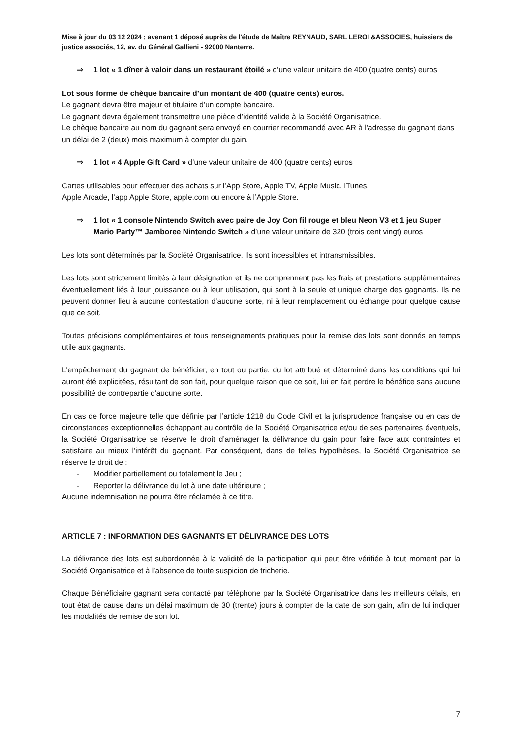Mise à jour du 03 12 2024 ; avenant 1 déposé auprès de l'étude de Maître REYNAUD, SARL LEROI &ASSOCIES, huissiers de justice associés, 12, av. du Général Gallieni - 92000 Nanterre.
⇒ 1 lot « 1 dîner à valoir dans un restaurant étoilé » d’une valeur unitaire de 400 (quatre cents) euros
Lot sous forme de chèque bancaire d’un montant de 400 (quatre cents) euros.
Le gagnant devra être majeur et titulaire d’un compte bancaire.
Le gagnant devra également transmettre une pièce d’identité valide à la Société Organisatrice.
Le chèque bancaire au nom du gagnant sera envoyé en courrier recommandé avec AR à l’adresse du gagnant dans un délai de 2 (deux) mois maximum à compter du gain.
⇒ 1 lot « 4 Apple Gift Card » d’une valeur unitaire de 400 (quatre cents) euros
Cartes utilisables pour effectuer des achats sur l’App Store, Apple TV, Apple Music, iTunes,
Apple Arcade, l’app Apple Store, apple.com ou encore à l’Apple Store.
⇒ 1 lot « 1 console Nintendo Switch avec paire de Joy Con fil rouge et bleu Neon V3 et 1 jeu Super Mario Party™ Jamboree Nintendo Switch » d’une valeur unitaire de 320 (trois cent vingt) euros
Les lots sont déterminés par la Société Organisatrice. Ils sont incessibles et intransmissibles.
Les lots sont strictement limités à leur désignation et ils ne comprennent pas les frais et prestations supplémentaires éventuellement liés à leur jouissance ou à leur utilisation, qui sont à la seule et unique charge des gagnants. Ils ne peuvent donner lieu à aucune contestation d’aucune sorte, ni à leur remplacement ou échange pour quelque cause que ce soit.
Toutes précisions complémentaires et tous renseignements pratiques pour la remise des lots sont donnés en temps utile aux gagnants.
L'empêchement du gagnant de bénéficier, en tout ou partie, du lot attribué et déterminé dans les conditions qui lui auront été explicitées, résultant de son fait, pour quelque raison que ce soit, lui en fait perdre le bénéfice sans aucune possibilité de contrepartie d'aucune sorte.
En cas de force majeure telle que définie par l’article 1218 du Code Civil et la jurisprudence française ou en cas de circonstances exceptionnelles échappant au contrôle de la Société Organisatrice et/ou de ses partenaires éventuels, la Société Organisatrice se réserve le droit d’aménager la délivrance du gain pour faire face aux contraintes et satisfaire au mieux l’intérêt du gagnant. Par conséquent, dans de telles hypothèses, la Société Organisatrice se réserve le droit de :
- Modifier partiellement ou totalement le Jeu ;
- Reporter la délivrance du lot à une date ultérieure ;
Aucune indemnisation ne pourra être réclamée à ce titre.
ARTICLE 7 : INFORMATION DES GAGNANTS ET DÉLIVRANCE DES LOTS
La délivrance des lots est subordonnée à la validité de la participation qui peut être vérifiée à tout moment par la Société Organisatrice et à l’absence de toute suspicion de tricherie.
Chaque Bénéficiaire gagnant sera contacté par téléphone par la Société Organisatrice dans les meilleurs délais, en tout état de cause dans un délai maximum de 30 (trente) jours à compter de la date de son gain, afin de lui indiquer les modalités de remise de son lot.
7